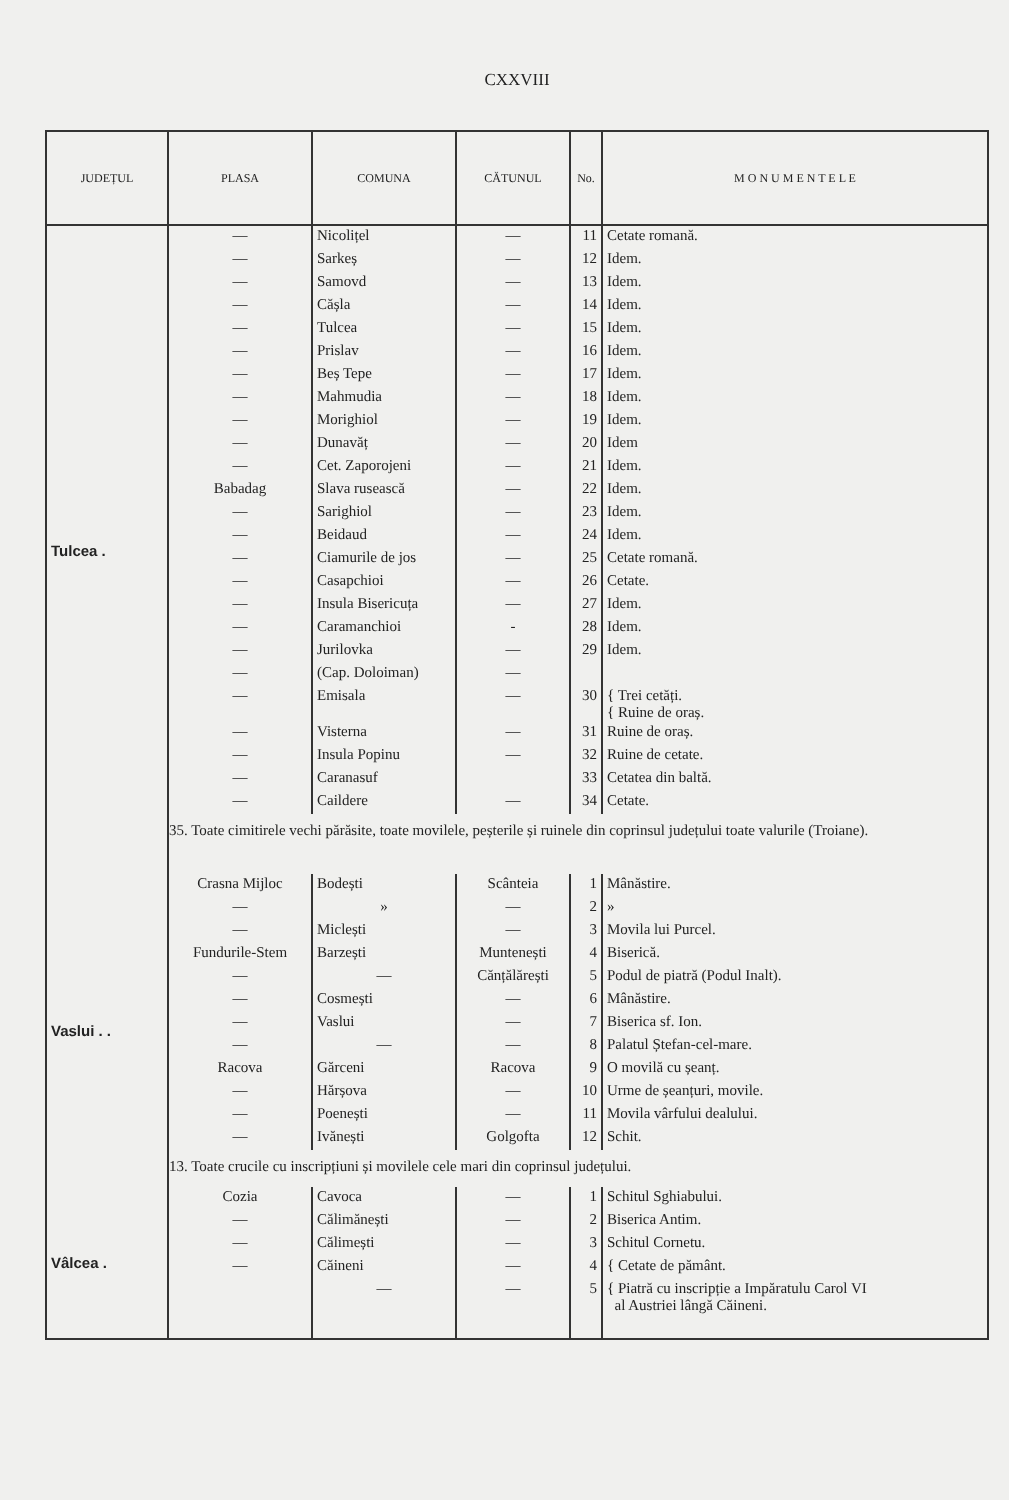CXXVIII
| JUDEȚUL | PLASA | COMUNA | CĂTUNUL | No. | M O N U M E N T E L E |
| --- | --- | --- | --- | --- | --- |
| Tulcea . | — | Nicolițel | — | 11 | Cetate romană. |
| | — | Sarkeș | — | 12 | Idem. |
| | — | Samovd | — | 13 | Idem. |
| | — | Cășla | — | 14 | Idem. |
| | — | Tulcea | — | 15 | Idem. |
| | — | Prislav | — | 16 | Idem. |
| | — | Beș Tepe | — | 17 | Idem. |
| | — | Mahmudia | — | 18 | Idem. |
| | — | Morighiol | — | 19 | Idem. |
| | — | Dunavăț | — | 20 | Idem |
| | — | Cet. Zaporojeni | — | 21 | Idem. |
| | Babadag | Slava rusească | — | 22 | Idem. |
| | — | Sarighiol | — | 23 | Idem. |
| | — | Beidaud | — | 24 | Idem. |
| | — | Ciamurile de jos | — | 25 | Cetate romană. |
| | — | Casapchioi | — | 26 | Cetate. |
| | — | Insula Bisericuța | — | 27 | Idem. |
| | — | Caramanchioi | - | 28 | Idem. |
| | — | Jurilovka | — | 29 | Idem. |
| | — | (Cap. Doloiman) | — | | |
| | — | Emisala | — | 30 | { Trei cetăți. { Ruine de oraș. |
| | — | Visterna | — | 31 | Ruine de oraș. |
| | — | Insula Popinu | — | 32 | Ruine de cetate. |
| | — | Caranasuf | | 33 | Cetatea din baltă. |
| | — | Caildere | — | 34 | Cetate. |
| | 35. Toate cimitirele vechi părăsite, toate movilele, peșterile și ruinele din coprinsul județului toate valurile (Troiane). | | | | |
| Vaslui . . | Crasna Mijloc | Bodești | Scânteia | 1 | Mânăstire. |
| | — | » | — | 2 | » |
| | — | Miclești | — | 3 | Movila lui Purcel. |
| | Fundurile-Stem | Barzești | Muntenești | 4 | Biserică. |
| | — | — | Cănțălărești | 5 | Podul de piatră (Podul Inalt). |
| | — | Cosmești | — | 6 | Mânăstire. |
| | — | Vaslui | — | 7 | Biserica sf. Ion. |
| | — | — | — | 8 | Palatul Ștefan-cel-mare. |
| | Racova | Gărceni | Racova | 9 | O movilă cu șeanț. |
| | — | Hărșova | — | 10 | Urme de șeanțuri, movile. |
| | — | Poenești | — | 11 | Movila vârfului dealului. |
| | — | Ivănești | Golgofta | 12 | Schit. |
| | 13. Toate crucile cu inscripțiuni și movilele cele mari din coprinsul județului. | | | | |
| Vâlcea . | Cozia | Cavoca | — | 1 | Schitul Sghiabului. |
| | — | Călimănești | — | 2 | Biserica Antim. |
| | — | Călimești | — | 3 | Schitul Cornetu. |
| | — | Căineni | — | 4 | { Cetate de pământ. |
| | | — | — | 5 | { Piatră cu inscripție a Impăratulu Carol VI al Austriei lângă Căineni. |